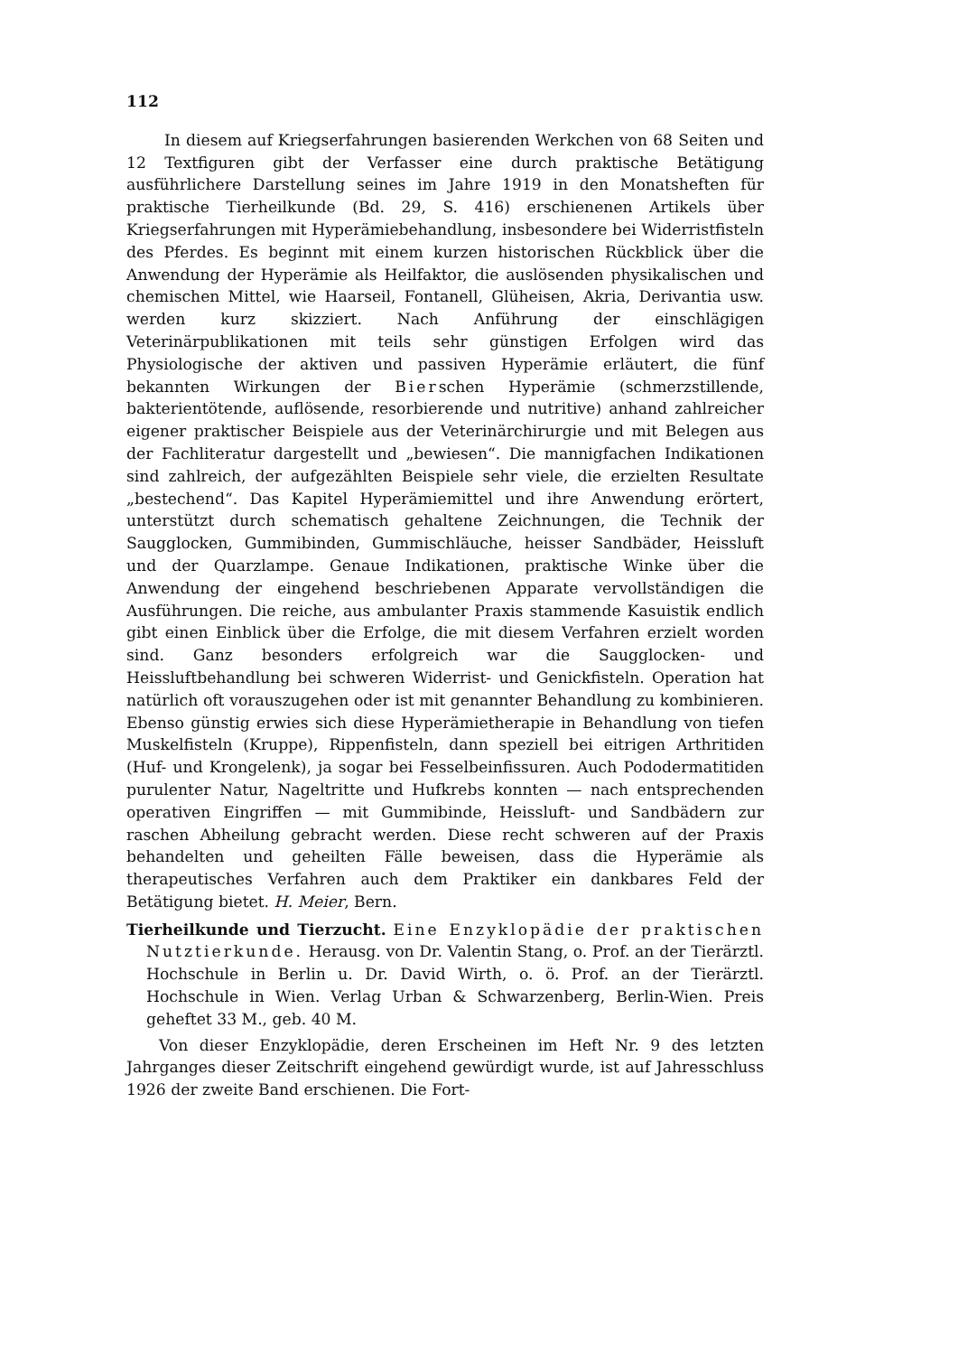112
In diesem auf Kriegserfahrungen basierenden Werkchen von 68 Seiten und 12 Textfiguren gibt der Verfasser eine durch praktische Betätigung ausführlichere Darstellung seines im Jahre 1919 in den Monatsheften für praktische Tierheilkunde (Bd. 29, S. 416) erschienenen Artikels über Kriegserfahrungen mit Hyperämiebehandlung, insbesondere bei Widerristfisteln des Pferdes. Es beginnt mit einem kurzen historischen Rückblick über die Anwendung der Hyperämie als Heilfaktor, die auslösenden physikalischen und chemischen Mittel, wie Haarseil, Fontanell, Glüheisen, Akria, Derivantia usw. werden kurz skizziert. Nach Anführung der einschlägigen Veterinärpublikationen mit teils sehr günstigen Erfolgen wird das Physiologische der aktiven und passiven Hyperämie erläutert, die fünf bekannten Wirkungen der Bierschen Hyperämie (schmerzstillende, bakterientötende, auflösende, resorbierende und nutritive) anhand zahlreicher eigener praktischer Beispiele aus der Veterinärchirurgie und mit Belegen aus der Fachliteratur dargestellt und „bewiesen“. Die mannigfachen Indikationen sind zahlreich, der aufgezählten Beispiele sehr viele, die erzielten Resultate „bestechend“. Das Kapitel Hyperämiemittel und ihre Anwendung erörtert, unterstützt durch schematisch gehaltene Zeichnungen, die Technik der Saugglocken, Gummibinden, Gummischläuche, heisser Sandbäder, Heissluft und der Quarzlampe. Genaue Indikationen, praktische Winke über die Anwendung der eingehend beschriebenen Apparate vervollständigen die Ausführungen. Die reiche, aus ambulanter Praxis stammende Kasuistik endlich gibt einen Einblick über die Erfolge, die mit diesem Verfahren erzielt worden sind. Ganz besonders erfolgreich war die Saugglocken- und Heissluftbehandlung bei schweren Widerrist- und Genickfisteln. Operation hat natürlich oft vorauszugehen oder ist mit genannter Behandlung zu kombinieren. Ebenso günstig erwies sich diese Hyperämietherapie in Behandlung von tiefen Muskelfisteln (Kruppe), Rippenfisteln, dann speziell bei eitrigen Arthritiden (Huf- und Krongelenk), ja sogar bei Fesselbeinfissuren. Auch Pododermatitiden purulenter Natur, Nageltritte und Hufkrebs konnten — nach entsprechenden operativen Eingriffen — mit Gummibinde, Heissluft- und Sandbädern zur raschen Abheilung gebracht werden. Diese recht schweren auf der Praxis behandelten und geheilten Fälle beweisen, dass die Hyperämie als therapeutisches Verfahren auch dem Praktiker ein dankbares Feld der Betätigung bietet. H. Meier, Bern.
Tierheilkunde und Tierzucht. Eine Enzyklopädie der praktischen Nutztierkunde. Herausg. von Dr. Valentin Stang, o. Prof. an der Tierärztl. Hochschule in Berlin u. Dr. David Wirth, o. ö. Prof. an der Tierärztl. Hochschule in Wien. Verlag Urban & Schwarzenberg, Berlin-Wien. Preis geheftet 33 M., geb. 40 M.
Von dieser Enzyklopädie, deren Erscheinen im Heft Nr. 9 des letzten Jahrganges dieser Zeitschrift eingehend gewürdigt wurde, ist auf Jahresschluss 1926 der zweite Band erschienen. Die Fort-